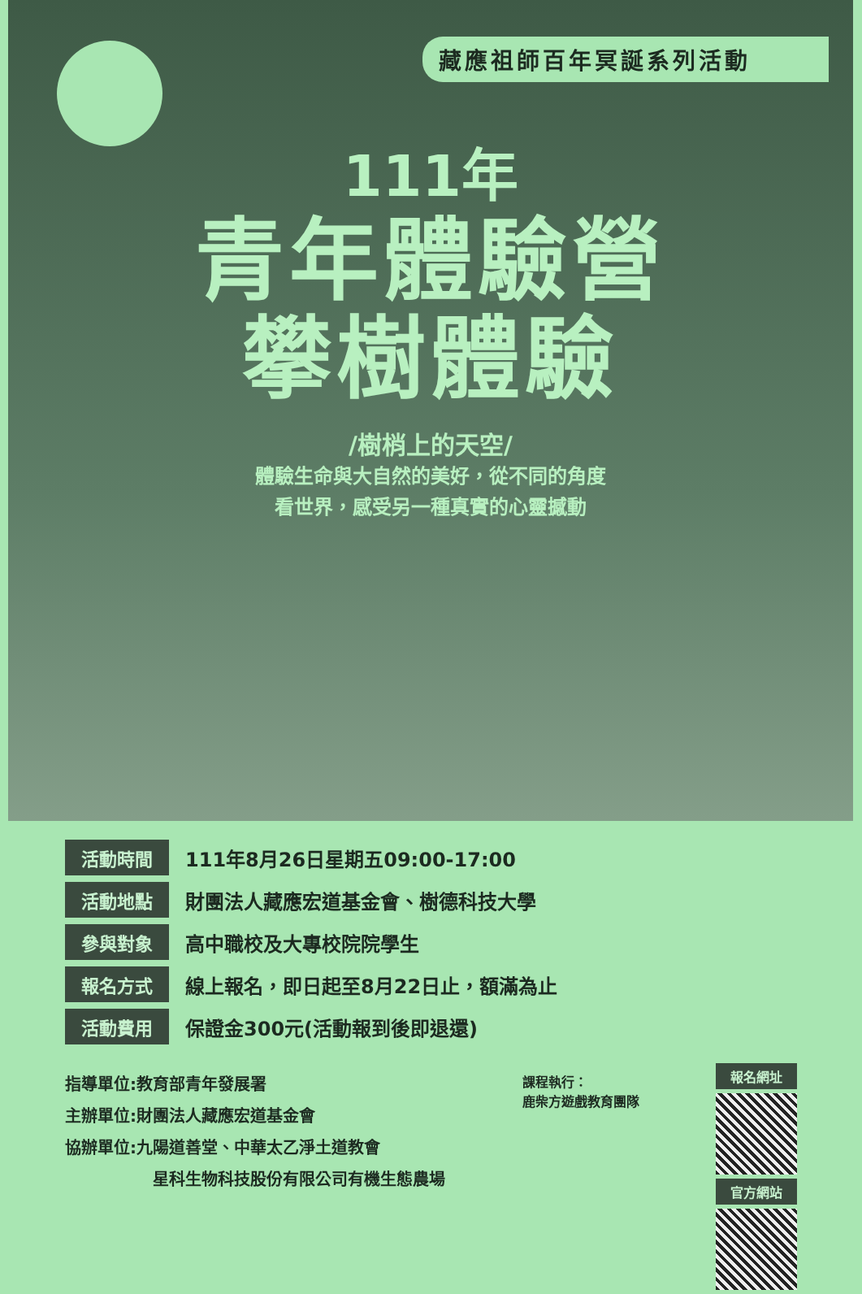藏應祖師百年冥誕系列活動
111年
青年體驗營
攀樹體驗
/樹梢上的天空/
體驗生命與大自然的美好，從不同的角度
看世界，感受另一種真實的心靈撼動
| 活動時間 | 111年8月26日星期五09:00-17:00 |
| 活動地點 | 財團法人藏應宏道基金會、樹德科技大學 |
| 參與對象 | 高中職校及大專校院院學生 |
| 報名方式 | 線上報名，即日起至8月22日止，額滿為止 |
| 活動費用 | 保證金300元(活動報到後即退還) |
指導單位:教育部青年發展署
主辦單位:財團法人藏應宏道基金會
協辦單位:九陽道善堂、中華太乙淨土道教會
星科生物科技股份有限公司有機生態農場
課程執行：
鹿柴方遊戲教育團隊
報名網址
官方網站